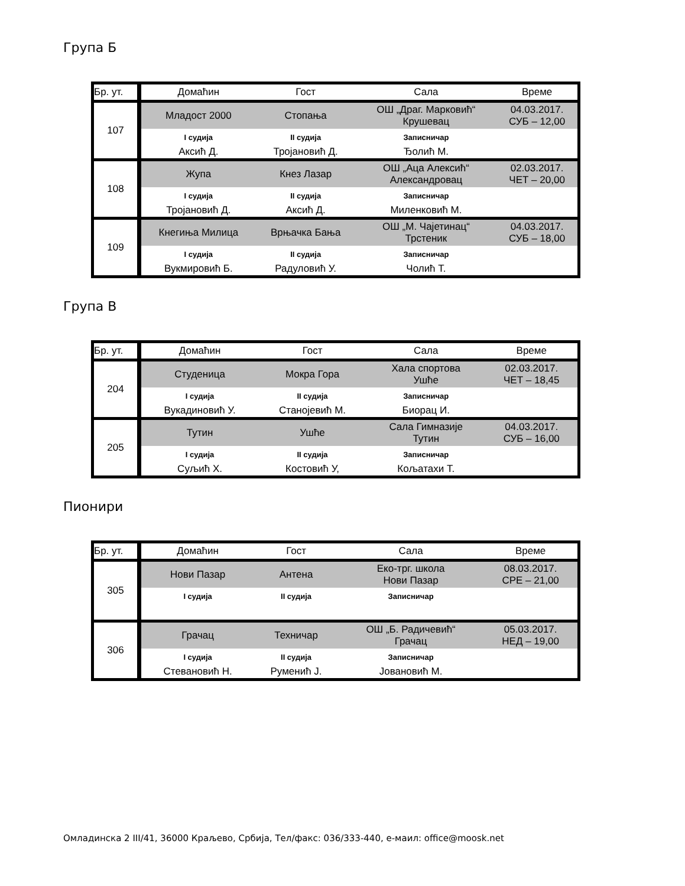Група Б
| Бр. ут. | Домаћин | Гост | Сала | Време |
| --- | --- | --- | --- | --- |
| 107 | Младост 2000 | Стопања | ОШ „Драг. Марковић“ Крушевац | 04.03.2017. СУБ – 12,00 |
| | I судија | II судија | Записничар | |
| | Аксић Д. | Тројановић Д. | Ђолић М. | |
| 108 | Жупа | Кнез Лазар | ОШ „Аца Алексић“ Александровац | 02.03.2017. ЧЕТ – 20,00 |
| | I судија | II судија | Записничар | |
| | Тројановић Д. | Аксић Д. | Миленковић М. | |
| 109 | Кнегиња Милица | Врњачка Бања | ОШ „М. Чајетинац“ Трстеник | 04.03.2017. СУБ – 18,00 |
| | I судија | II судија | Записничар | |
| | Вукмировић Б. | Радуловић У. | Чолић Т. | |
Група В
| Бр. ут. | Домаћин | Гост | Сала | Време |
| --- | --- | --- | --- | --- |
| 204 | Студеница | Мокра Гора | Хала спортова Ушће | 02.03.2017. ЧЕТ – 18,45 |
| | I судија | II судија | Записничар | |
| | Вукадиновић У. | Станојевић М. | Биорац И. | |
| 205 | Тутин | Ушће | Сала Гимназије Тутин | 04.03.2017. СУБ – 16,00 |
| | I судија | II судија | Записничар | |
| | Суљић Х. | Костовић У, | Кољатахи Т. | |
Пионири
| Бр. ут. | Домаћин | Гост | Сала | Време |
| --- | --- | --- | --- | --- |
| 305 | Нови Пазар | Антена | Еко-трг. школа Нови Пазар | 08.03.2017. СРЕ – 21,00 |
| | I судија | II судија | Записничар | |
| 306 | Грачац | Техничар | ОШ „Б. Радичевић“ Грачац | 05.03.2017. НЕД – 19,00 |
| | I судија | II судија | Записничар | |
| | Стевановић Н. | Руменић Ј. | Јовановић М. | |
Омладинска 2 III/41, 36000 Краљево, Србија, Тел/факс: 036/333-440, е-маил: office@moosk.net